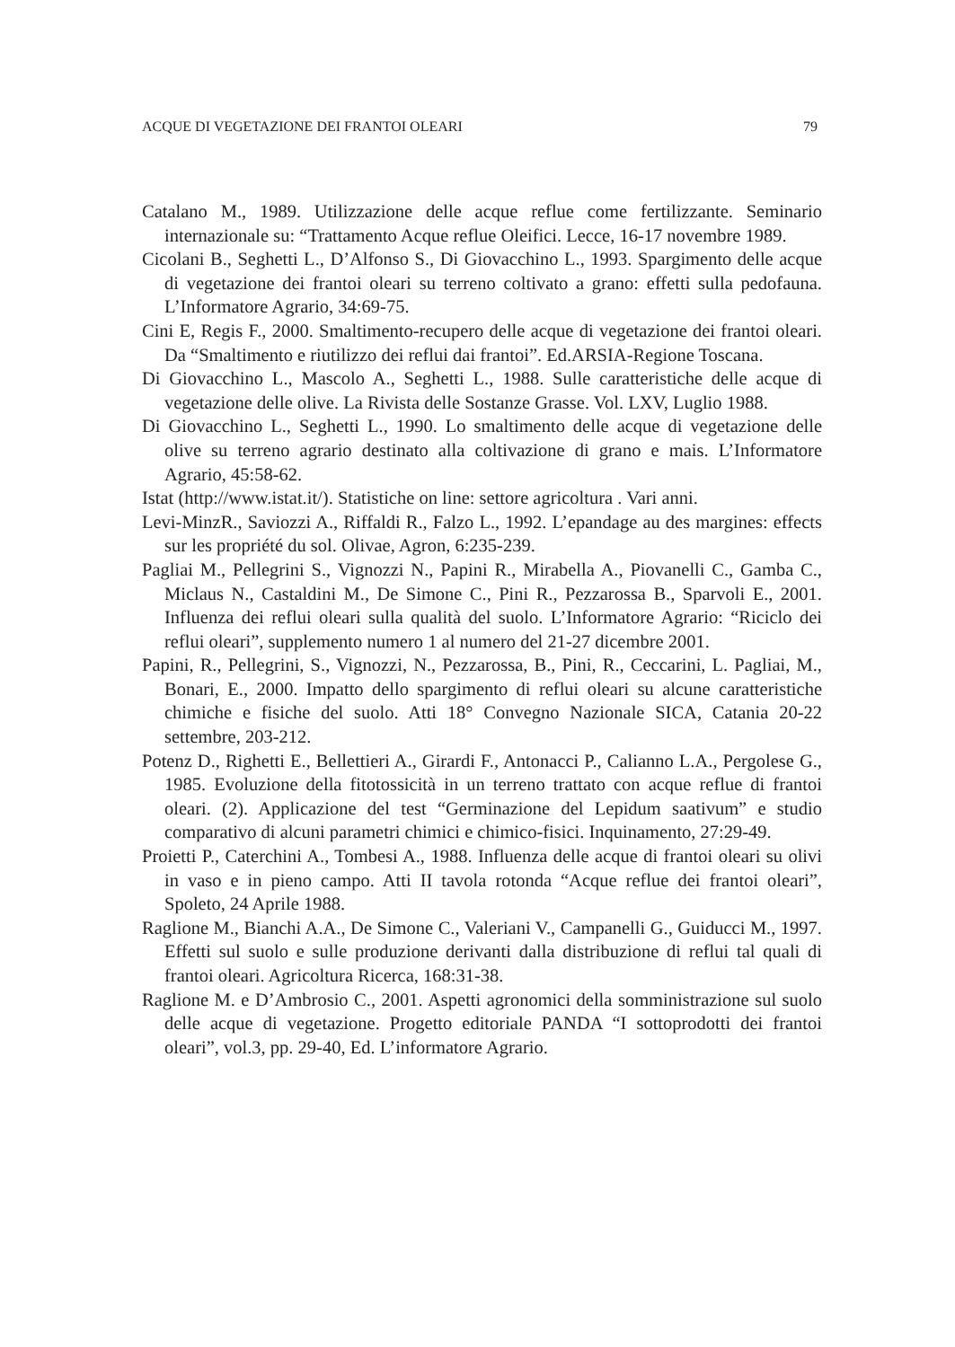ACQUE DI VEGETAZIONE DEI FRANTOI OLEARI 79
Catalano M., 1989. Utilizzazione delle acque reflue come fertilizzante. Seminario internazionale su: “Trattamento Acque reflue Oleifici. Lecce, 16-17 novembre 1989.
Cicolani B., Seghetti L., D’Alfonso S., Di Giovacchino L., 1993. Spargimento delle acque di vegetazione dei frantoi oleari su terreno coltivato a grano: effetti sulla pedofauna. L’Informatore Agrario, 34:69-75.
Cini E, Regis F., 2000. Smaltimento-recupero delle acque di vegetazione dei frantoi oleari. Da “Smaltimento e riutilizzo dei reflui dai frantoi”. Ed.ARSIA-Regione Toscana.
Di Giovacchino L., Mascolo A., Seghetti L., 1988. Sulle caratteristiche delle acque di vegetazione delle olive. La Rivista delle Sostanze Grasse. Vol. LXV, Luglio 1988.
Di Giovacchino L., Seghetti L., 1990. Lo smaltimento delle acque di vegetazione delle olive su terreno agrario destinato alla coltivazione di grano e mais. L’Informatore Agrario, 45:58-62.
Istat (http://www.istat.it/). Statistiche on line: settore agricoltura . Vari anni.
Levi-MinzR., Saviozzi A., Riffaldi R., Falzo L., 1992. L’epandage au des margines: effects sur les propriété du sol. Olivae, Agron, 6:235-239.
Pagliai M., Pellegrini S., Vignozzi N., Papini R., Mirabella A., Piovanelli C., Gamba C., Miclaus N., Castaldini M., De Simone C., Pini R., Pezzarossa B., Sparvoli E., 2001. Influenza dei reflui oleari sulla qualità del suolo. L’Informatore Agrario: “Riciclo dei reflui oleari”, supplemento numero 1 al numero del 21-27 dicembre 2001.
Papini, R., Pellegrini, S., Vignozzi, N., Pezzarossa, B., Pini, R., Ceccarini, L. Pagliai, M., Bonari, E., 2000. Impatto dello spargimento di reflui oleari su alcune caratteristiche chimiche e fisiche del suolo. Atti 18° Convegno Nazionale SICA, Catania 20-22 settembre, 203-212.
Potenz D., Righetti E., Bellettieri A., Girardi F., Antonacci P., Calianno L.A., Pergolese G., 1985. Evoluzione della fitotossicità in un terreno trattato con acque reflue di frantoi oleari. (2). Applicazione del test “Germinazione del Lepidum saativum” e studio comparativo di alcuni parametri chimici e chimico-fisici. Inquinamento, 27:29-49.
Proietti P., Caterchini A., Tombesi A., 1988. Influenza delle acque di frantoi oleari su olivi in vaso e in pieno campo. Atti II tavola rotonda “Acque reflue dei frantoi oleari”, Spoleto, 24 Aprile 1988.
Raglione M., Bianchi A.A., De Simone C., Valeriani V., Campanelli G., Guiducci M., 1997. Effetti sul suolo e sulle produzione derivanti dalla distribuzione di reflui tal quali di frantoi oleari. Agricoltura Ricerca, 168:31-38.
Raglione M. e D’Ambrosio C., 2001. Aspetti agronomici della somministrazione sul suolo delle acque di vegetazione. Progetto editoriale PANDA “I sottoprodotti dei frantoi oleari”, vol.3, pp. 29-40, Ed. L’informatore Agrario.